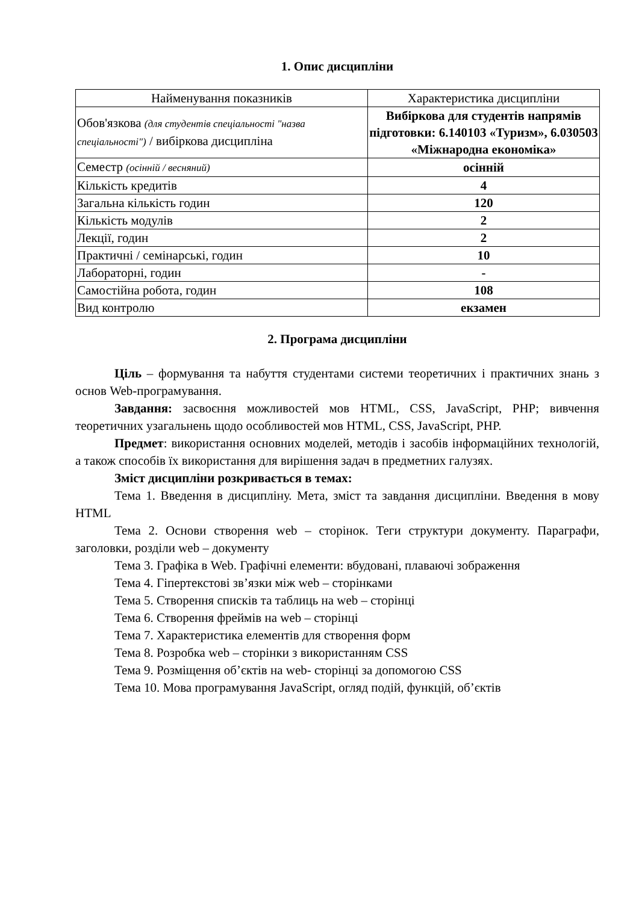1. Опис дисципліни
| Найменування показників | Характеристика дисципліни |
| Обов'язкова (для студентів спеціальності "назва спеціальності") / вибіркова дисципліна | Вибіркова для студентів напрямів підготовки: 6.140103 «Туризм», 6.030503 «Міжнародна економіка» |
| Семестр (осінній / весняний) | осінній |
| Кількість кредитів | 4 |
| Загальна кількість годин | 120 |
| Кількість модулів | 2 |
| Лекції, годин | 2 |
| Практичні / семінарські, годин | 10 |
| Лабораторні, годин | - |
| Самостійна робота, годин | 108 |
| Вид контролю | екзамен |
2. Програма дисципліни
Ціль – формування та набуття студентами системи теоретичних і практичних знань з основ Web-програмування.
Завдання: засвоєння можливостей мов HTML, CSS, JavaScript, PHP; вивчення теоретичних узагальнень щодо особливостей мов HTML, CSS, JavaScript, PHP.
Предмет: використання основних моделей, методів і засобів інформаційних технологій, а також способів їх використання для вирішення задач в предметних галузях.
Зміст дисципліни розкривається в темах:
Тема 1. Введення в дисципліну. Мета, зміст та завдання дисципліни. Введення в мову HTML
Тема 2. Основи створення web – сторінок. Теги структури документу. Параграфи, заголовки, розділи web – документу
Тема 3. Графіка в Web. Графічні елементи: вбудовані, плаваючі зображення
Тема 4. Гіпертекстові зв’язки між web – сторінками
Тема 5. Створення списків та таблиць на web – сторінці
Тема 6. Створення фреймів на web – сторінці
Тема 7. Характеристика елементів для створення форм
Тема 8. Розробка web – сторінки з використанням CSS
Тема 9. Розміщення об’єктів на web- сторінці за допомогою CSS
Тема 10. Мова програмування JavaScript, огляд подій, функцій, об’єктів